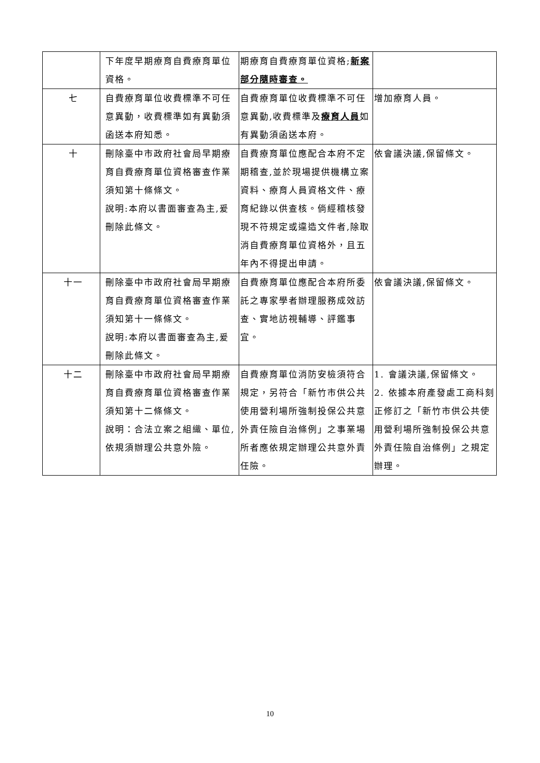| | 下年度早期療育自費療育單位資格。 | 期療育自費療育單位資格; 新案部分隨時審查。 | |
| 七 | 自費療育單位收費標準不可任意異動，收費標準如有異動須函送本府知悉。 | 自費療育單位收費標準不可任意異動,收費標準及 療育人員 如有異動須函送本府。 | 增加療育人員。 |
| 十 | 刪除臺中市政府社會局早期療育自費療育單位資格審查作業須知第十條條文。 說明:本府以書面審查為主,爰刪除此條文。 | 自費療育單位應配合本府不定期稽查,並於現場提供機構立案資料、療育人員資格文件、療育紀錄以供查核。倘經稽核發現不符規定或違造文件者,除取消自費療育單位資格外，且五年內不得提出申請。 | 依會議決議,保留條文。 |
| 十一 | 刪除臺中市政府社會局早期療育自費療育單位資格審查作業須知第十一條條文。 說明:本府以書面審查為主,爰刪除此條文。 | 自費療育單位應配合本府所委託之專家學者辦理服務成效訪查、實地訪視輔導、評鑑事宜。 | 依會議決議,保留條文。 |
| 十二 | 刪除臺中市政府社會局早期療育自費療育單位資格審查作業須知第十二條條文。 說明：合法立案之組織、單位,依規須辦理公共意外險。 | 自費療育單位消防安檢須符合規定，另符合「新竹市供公共使用營利場所強制投保公共意外責任險自治條例」之事業場所者應依規定辦理公共意外責任險。 | 1. 會議決議,保留條文。 2. 依據本府產發處工商科刻正修訂之「新竹市供公共使用營利場所強制投保公共意外責任險自治條例」之規定辦理。 |
10